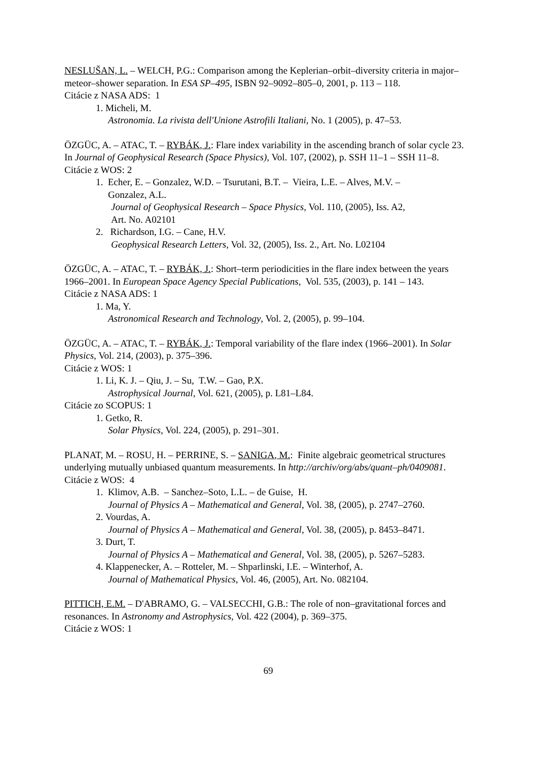NESLUŠAN, L. – WELCH, P.G.: Comparison among the Keplerian–orbit–diversity criteria in major–meteor–shower separation. In ESA SP–495, ISBN 92–9092–805–0, 2001, p. 113 – 118.
Citácie z NASA ADS: 1
1. Micheli, M.
Astronomia. La rivista dell'Unione Astrofili Italiani, No. 1 (2005), p. 47–53.
ÖZGÜC, A. – ATAC, T. – RYBÁK, J.: Flare index variability in the ascending branch of solar cycle 23. In Journal of Geophysical Research (Space Physics), Vol. 107, (2002), p. SSH 11–1 – SSH 11–8.
Citácie z WOS: 2
1. Echer, E. – Gonzalez, W.D. – Tsurutani, B.T. – Vieira, L.E. – Alves, M.V. –
Gonzalez, A.L.
Journal of Geophysical Research – Space Physics, Vol. 110, (2005), Iss. A2,
Art. No. A02101
2. Richardson, I.G. – Cane, H.V.
Geophysical Research Letters, Vol. 32, (2005), Iss. 2., Art. No. L02104
ÖZGÜC, A. – ATAC, T. – RYBÁK, J.: Short–term periodicities in the flare index between the years 1966–2001. In European Space Agency Special Publications, Vol. 535, (2003), p. 141 – 143.
Citácie z NASA ADS: 1
1. Ma, Y.
Astronomical Research and Technology, Vol. 2, (2005), p. 99–104.
ÖZGÜC, A. – ATAC, T. – RYBÁK, J.: Temporal variability of the flare index (1966–2001). In Solar Physics, Vol. 214, (2003), p. 375–396.
Citácie z WOS: 1
1. Li, K. J. – Qiu, J. – Su, T.W. – Gao, P.X.
Astrophysical Journal, Vol. 621, (2005), p. L81–L84.
Citácie zo SCOPUS: 1
1. Getko, R.
Solar Physics, Vol. 224, (2005), p. 291–301.
PLANAT, M. – ROSU, H. – PERRINE, S. – SANIGA, M.: Finite algebraic geometrical structures underlying mutually unbiased quantum measurements. In http://archiv/org/abs/quant–ph/0409081.
Citácie z WOS: 4
1. Klimov, A.B. – Sanchez–Soto, L.L. – de Guise, H.
Journal of Physics A – Mathematical and General, Vol. 38, (2005), p. 2747–2760.
2. Vourdas, A.
Journal of Physics A – Mathematical and General, Vol. 38, (2005), p. 8453–8471.
3. Durt, T.
Journal of Physics A – Mathematical and General, Vol. 38, (2005), p. 5267–5283.
4. Klappenecker, A. – Rotteler, M. – Shparlinski, I.E. – Winterhof, A.
Journal of Mathematical Physics, Vol. 46, (2005), Art. No. 082104.
PITTICH, E.M. – D'ABRAMO, G. – VALSECCHI, G.B.: The role of non–gravitational forces and resonances. In Astronomy and Astrophysics, Vol. 422 (2004), p. 369–375.
Citácie z WOS: 1
69